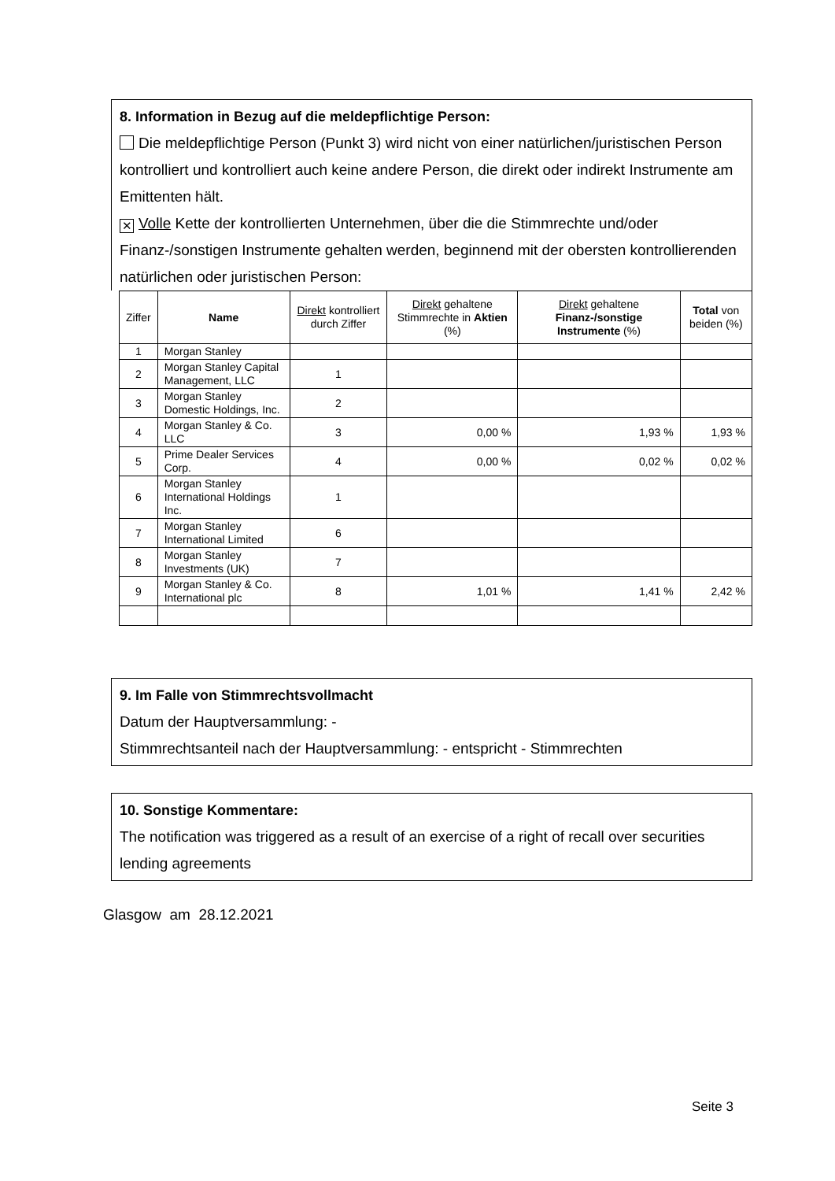8. Information in Bezug auf die meldepflichtige Person:
Die meldepflichtige Person (Punkt 3) wird nicht von einer natürlichen/juristischen Person kontrolliert und kontrolliert auch keine andere Person, die direkt oder indirekt Instrumente am Emittenten hält.
✕ Volle Kette der kontrollierten Unternehmen, über die die Stimmrechte und/oder Finanz-/sonstigen Instrumente gehalten werden, beginnend mit der obersten kontrollierenden natürlichen oder juristischen Person:
| Ziffer | Name | Direkt kontrolliert durch Ziffer | Direkt gehaltene Stimmrechte in Aktien (%) | Direkt gehaltene Finanz-/sonstige Instrumente (%) | Total von beiden (%) |
| --- | --- | --- | --- | --- | --- |
| 1 | Morgan Stanley | | | | |
| 2 | Morgan Stanley Capital Management, LLC | 1 | | | |
| 3 | Morgan Stanley Domestic Holdings, Inc. | 2 | | | |
| 4 | Morgan Stanley & Co. LLC | 3 | 0,00 % | 1,93 % | 1,93 % |
| 5 | Prime Dealer Services Corp. | 4 | 0,00 % | 0,02 % | 0,02 % |
| 6 | Morgan Stanley International Holdings Inc. | 1 | | | |
| 7 | Morgan Stanley International Limited | 6 | | | |
| 8 | Morgan Stanley Investments (UK) | 7 | | | |
| 9 | Morgan Stanley & Co. International plc | 8 | 1,01 % | 1,41 % | 2,42 % |
9. Im Falle von Stimmrechtsvollmacht
Datum der Hauptversammlung: -
Stimmrechtsanteil nach der Hauptversammlung: - entspricht - Stimmrechten
10. Sonstige Kommentare:
The notification was triggered as a result of an exercise of a right of recall over securities lending agreements
Glasgow am 28.12.2021
Seite 3